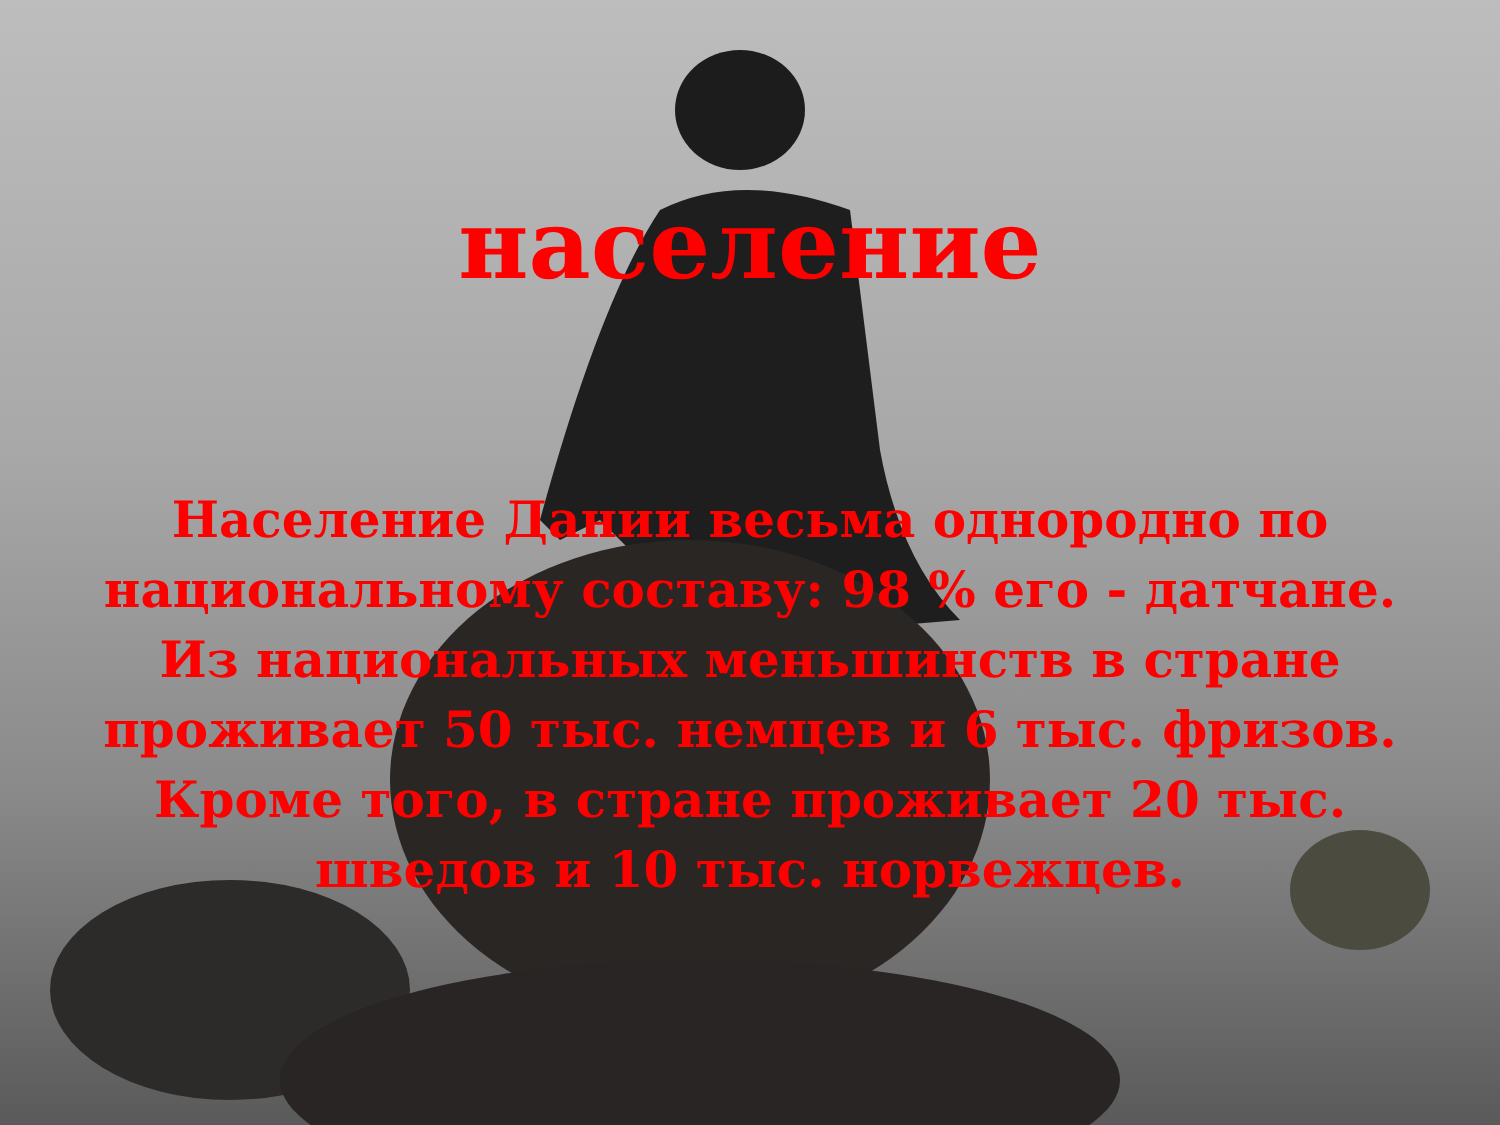население
Население Дании весьма однородно по национальному составу: 98 % его - датчане. Из национальных меньшинств в стране проживает 50 тыс. немцев и 6 тыс. фризов. Кроме того, в стране проживает 20 тыс. шведов и 10 тыс. норвежцев.